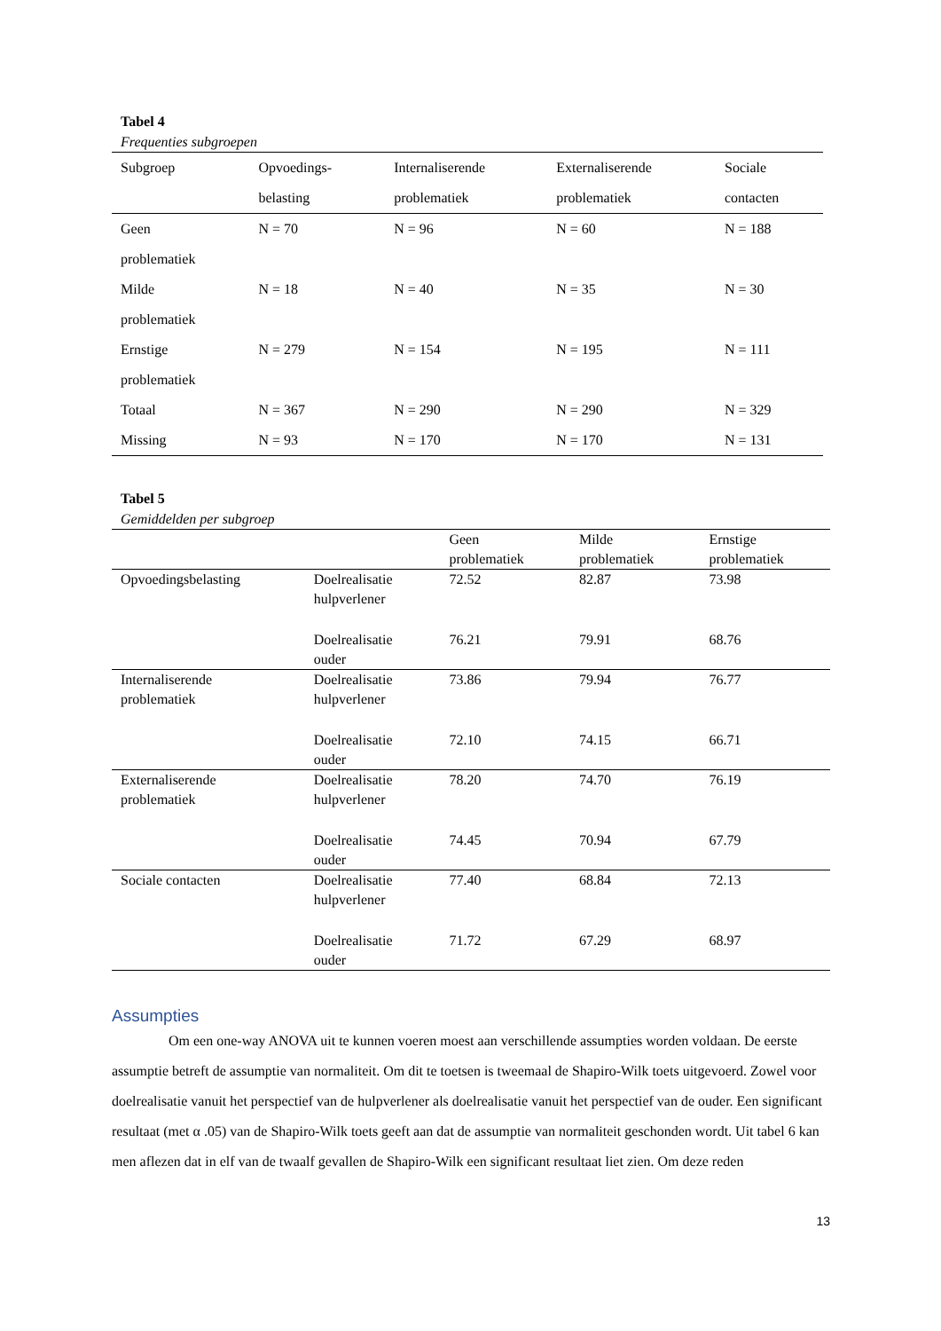Tabel 4
Frequenties subgroepen
| Subgroep | Opvoedings- belasting | Internaliserende problematiek | Externaliserende problematiek | Sociale contacten |
| --- | --- | --- | --- | --- |
| Geen problematiek | N = 70 | N = 96 | N = 60 | N = 188 |
| Milde problematiek | N = 18 | N = 40 | N = 35 | N = 30 |
| Ernstige problematiek | N = 279 | N = 154 | N = 195 | N = 111 |
| Totaal | N = 367 | N = 290 | N = 290 | N = 329 |
| Missing | N = 93 | N = 170 | N = 170 | N = 131 |
Tabel 5
Gemiddelden per subgroep
| | | Geen problematiek | Milde problematiek | Ernstige problematiek |
| --- | --- | --- | --- | --- |
| Opvoedingsbelasting | Doelrealisatie hulpverlener | 72.52 | 82.87 | 73.98 |
| | Doelrealisatie ouder | 76.21 | 79.91 | 68.76 |
| Internaliserende problematiek | Doelrealisatie hulpverlener | 73.86 | 79.94 | 76.77 |
| | Doelrealisatie ouder | 72.10 | 74.15 | 66.71 |
| Externaliserende problematiek | Doelrealisatie hulpverlener | 78.20 | 74.70 | 76.19 |
| | Doelrealisatie ouder | 74.45 | 70.94 | 67.79 |
| Sociale contacten | Doelrealisatie hulpverlener | 77.40 | 68.84 | 72.13 |
| | Doelrealisatie ouder | 71.72 | 67.29 | 68.97 |
Assumpties
Om een one-way ANOVA uit te kunnen voeren moest aan verschillende assumpties worden voldaan. De eerste assumptie betreft de assumptie van normaliteit. Om dit te toetsen is tweemaal de Shapiro-Wilk toets uitgevoerd. Zowel voor doelrealisatie vanuit het perspectief van de hulpverlener als doelrealisatie vanuit het perspectief van de ouder. Een significant resultaat (met α .05) van de Shapiro-Wilk toets geeft aan dat de assumptie van normaliteit geschonden wordt. Uit tabel 6 kan men aflezen dat in elf van de twaalf gevallen de Shapiro-Wilk een significant resultaat liet zien. Om deze reden
13